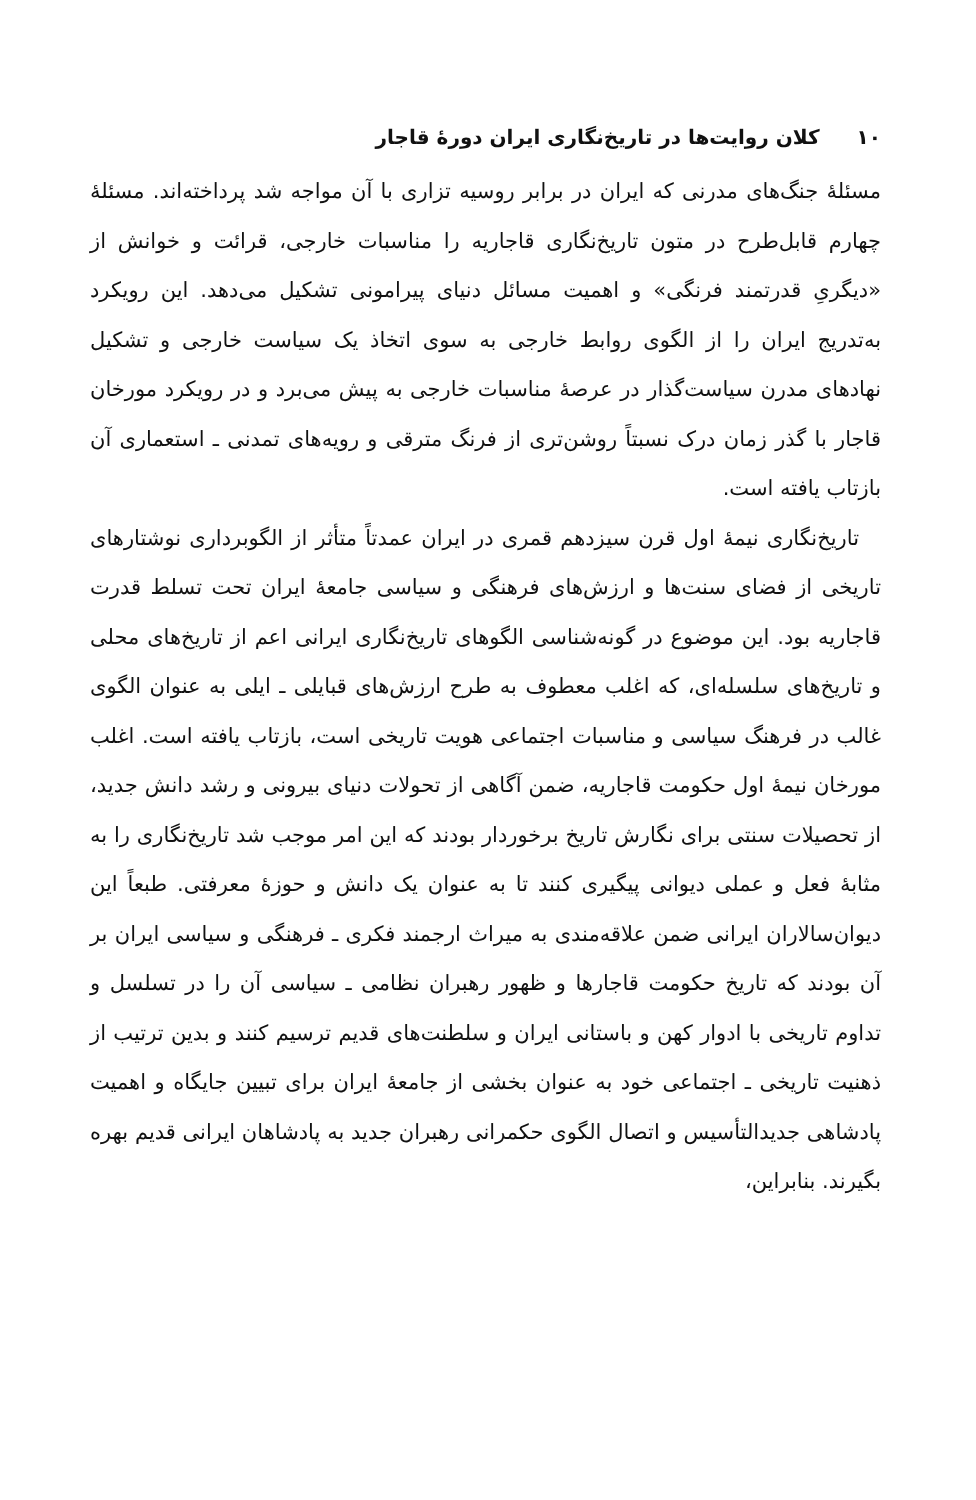١٠ کلان روایت‌ها در تاریخ‌نگاری ایران دورهٔ قاجار
مسئلهٔ جنگ‌های مدرنی که ایران در برابر روسیه تزاری با آن مواجه شد پرداخته‌اند. مسئلهٔ چهارم قابل‌طرح در متون تاریخ‌نگاری قاجاریه را مناسبات خارجی، قرائت و خوانش از «دیگریِ قدرتمند فرنگی» و اهمیت مسائل دنیای پیرامونی تشکیل می‌دهد. این رویکرد به‌تدریج ایران را از الگوی روابط خارجی به سوی اتخاذ یک سیاست خارجی و تشکیل نهادهای مدرن سیاست‌گذار در عرصهٔ مناسبات خارجی به پیش می‌برد و در رویکرد مورخان قاجار با گذر زمان درک نسبتاً روشن‌تری از فرنگ مترقی و رویه‌های تمدنی ـ استعماری آن بازتاب یافته است.
تاریخ‌نگاری نیمهٔ اول قرن سیزدهم قمری در ایران عمدتاً متأثر از الگوبرداری نوشتارهای تاریخی از فضای سنت‌ها و ارزش‌های فرهنگی و سیاسی جامعهٔ ایران تحت تسلط قدرت قاجاریه بود. این موضوع در گونه‌شناسی الگوهای تاریخ‌نگاری ایرانی اعم از تاریخ‌های محلی و تاریخ‌های سلسله‌ای، که اغلب معطوف به طرح ارزش‌های قبایلی ـ ایلی به عنوان الگوی غالب در فرهنگ سیاسی و مناسبات اجتماعی هویت تاریخی است، بازتاب یافته است. اغلب مورخان نیمهٔ اول حکومت قاجاریه، ضمن آگاهی از تحولات دنیای بیرونی و رشد دانش جدید، از تحصیلات سنتی برای نگارش تاریخ برخوردار بودند که این امر موجب شد تاریخ‌نگاری را به مثابهٔ فعل و عملی دیوانی پیگیری کنند تا به عنوان یک دانش و حوزهٔ معرفتی. طبعاً این دیوان‌سالاران ایرانی ضمن علاقه‌مندی به میراث ارجمند فکری ـ فرهنگی و سیاسی ایران بر آن بودند که تاریخ حکومت قاجارها و ظهور رهبران نظامی ـ سیاسی آن را در تسلسل و تداوم تاریخی با ادوار کهن و باستانی ایران و سلطنت‌های قدیم ترسیم کنند و بدین ترتیب از ذهنیت تاریخی ـ اجتماعی خود به عنوان بخشی از جامعهٔ ایران برای تبیین جایگاه و اهمیت پادشاهی جدیدالتأسیس و اتصال الگوی حکمرانی رهبران جدید به پادشاهان ایرانی قدیم بهره بگیرند. بنابراین،